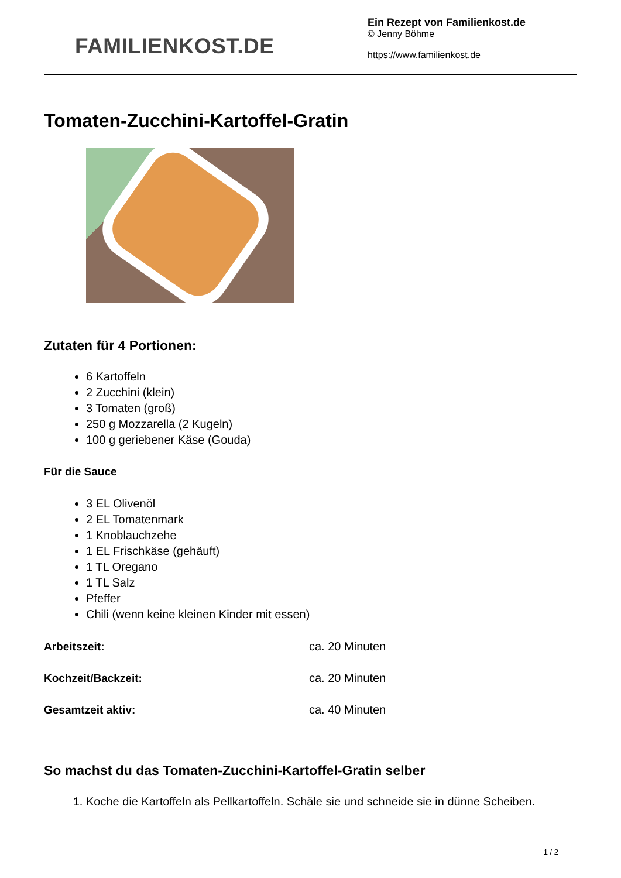FAMILIENKOST.DE
Ein Rezept von Familienkost.de
© Jenny Böhme
https://www.familienkost.de
Tomaten-Zucchini-Kartoffel-Gratin
Zutaten für 4 Portionen:
6 Kartoffeln
2 Zucchini (klein)
3 Tomaten (groß)
250 g Mozzarella (2 Kugeln)
100 g geriebener Käse (Gouda)
Für die Sauce
3 EL Olivenöl
2 EL Tomatenmark
1 Knoblauchzehe
1 EL Frischkäse (gehäuft)
1 TL Oregano
1 TL Salz
Pfeffer
Chili (wenn keine kleinen Kinder mit essen)
| Arbeitszeit: | ca. 20 Minuten |
| Kochzeit/Backzeit: | ca. 20 Minuten |
| Gesamtzeit aktiv: | ca. 40 Minuten |
So machst du das Tomaten-Zucchini-Kartoffel-Gratin selber
1. Koche die Kartoffeln als Pellkartoffeln. Schäle sie und schneide sie in dünne Scheiben.
1 / 2